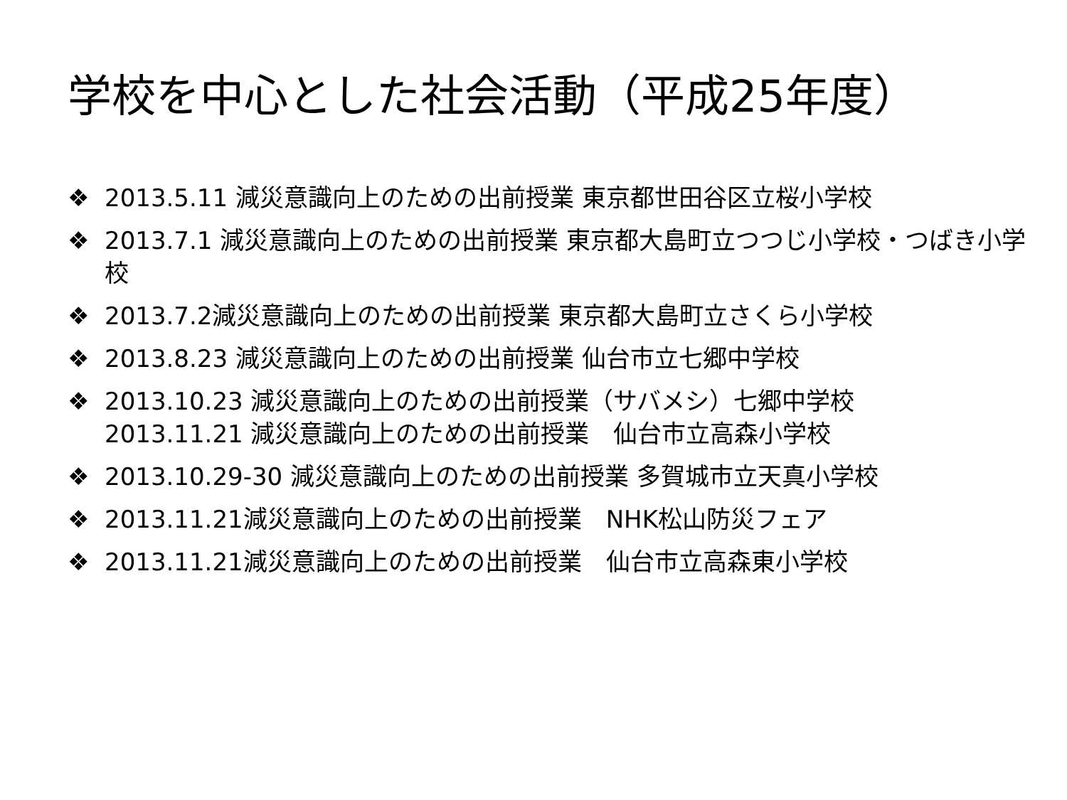学校を中心とした社会活動（平成25年度）
❖ 2013.5.11 減災意識向上のための出前授業 東京都世田谷区立桜小学校
❖ 2013.7.1 減災意識向上のための出前授業 東京都大島町立つつじ小学校・つばき小学校
❖ 2013.7.2減災意識向上のための出前授業 東京都大島町立さくら小学校
❖ 2013.8.23 減災意識向上のための出前授業 仙台市立七郷中学校
❖ 2013.10.23 減災意識向上のための出前授業（サバメシ）七郷中学校
2013.11.21 減災意識向上のための出前授業　仙台市立高森小学校
❖ 2013.10.29-30 減災意識向上のための出前授業 多賀城市立天真小学校
❖ 2013.11.21減災意識向上のための出前授業　NHK松山防災フェア
❖ 2013.11.21減災意識向上のための出前授業　仙台市立高森東小学校